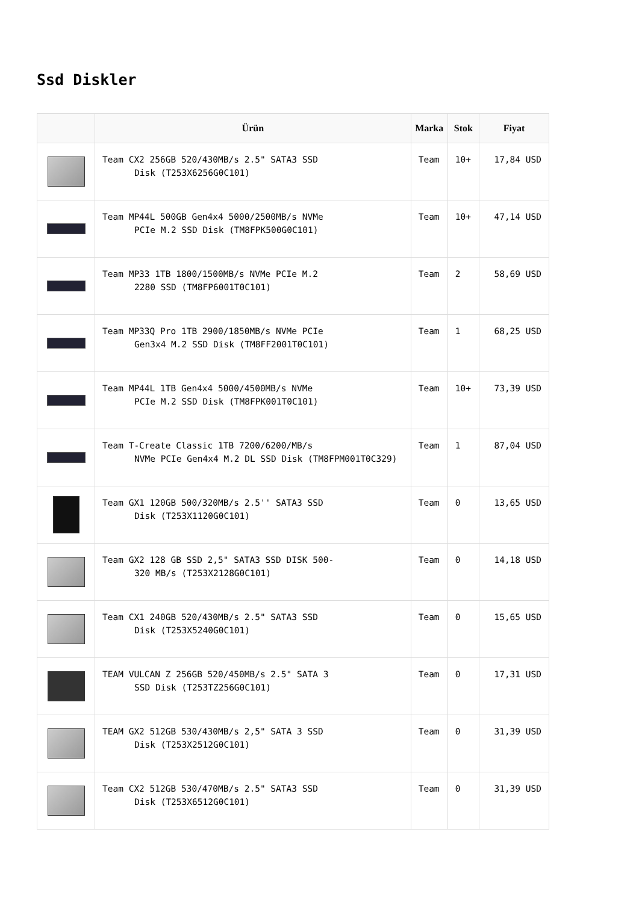Ssd Diskler
| | Ürün | Marka | Stok | Fiyat |
| --- | --- | --- | --- | --- |
| | Team CX2 256GB 520/430MB/s 2.5" SATA3 SSD Disk (T253X6256G0C101) | Team | 10+ | 17,84 USD |
| | Team MP44L 500GB Gen4x4 5000/2500MB/s NVMe PCIe M.2 SSD Disk (TM8FPK500G0C101) | Team | 10+ | 47,14 USD |
| | Team MP33 1TB 1800/1500MB/s NVMe PCIe M.2 2280 SSD (TM8FP6001T0C101) | Team | 2 | 58,69 USD |
| | Team MP33Q Pro 1TB 2900/1850MB/s NVMe PCIe Gen3x4 M.2 SSD Disk (TM8FF2001T0C101) | Team | 1 | 68,25 USD |
| | Team MP44L 1TB Gen4x4 5000/4500MB/s NVMe PCIe M.2 SSD Disk (TM8FPK001T0C101) | Team | 10+ | 73,39 USD |
| | Team T-Create Classic 1TB 7200/6200/MB/s NVMe PCIe Gen4x4 M.2 DL SSD Disk (TM8FPM001T0C329) | Team | 1 | 87,04 USD |
| | Team GX1 120GB 500/320MB/s 2.5'' SATA3 SSD Disk (T253X1120G0C101) | Team | 0 | 13,65 USD |
| | Team GX2 128 GB SSD 2,5" SATA3 SSD DISK 500- 320 MB/s (T253X2128G0C101) | Team | 0 | 14,18 USD |
| | Team CX1 240GB 520/430MB/s 2.5" SATA3 SSD Disk (T253X5240G0C101) | Team | 0 | 15,65 USD |
| | TEAM VULCAN Z 256GB 520/450MB/s 2.5" SATA 3 SSD Disk (T253TZ256G0C101) | Team | 0 | 17,31 USD |
| | TEAM GX2 512GB 530/430MB/s 2,5" SATA 3 SSD Disk (T253X2512G0C101) | Team | 0 | 31,39 USD |
| | Team CX2 512GB 530/470MB/s 2.5" SATA3 SSD Disk (T253X6512G0C101) | Team | 0 | 31,39 USD |